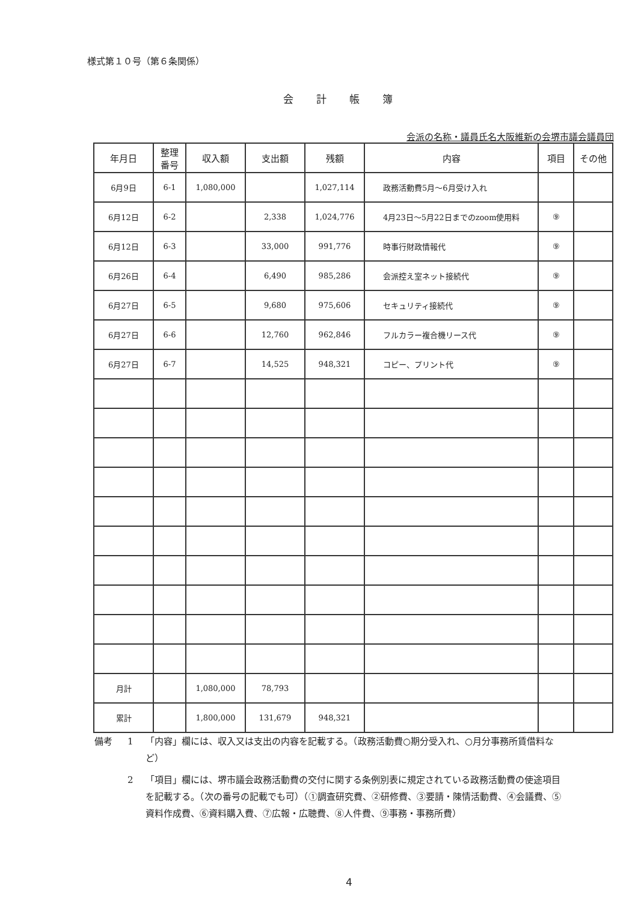様式第１０号（第６条関係）
会計帳簿
会派の名称・議員氏名大阪維新の会堺市議会議員団
| 年月日 | 整理 番号 | 収入額 | 支出額 | 残額 | 内容 | 項目 | その他 |
| --- | --- | --- | --- | --- | --- | --- | --- |
| 6月9日 | 6-1 | 1,080,000 | | 1,027,114 | 政務活動費5月～6月受け入れ | | |
| 6月12日 | 6-2 | | 2,338 | 1,024,776 | 4月23日～5月22日までのzoom使用料 | ⑨ | |
| 6月12日 | 6-3 | | 33,000 | 991,776 | 時事行財政情報代 | ⑨ | |
| 6月26日 | 6-4 | | 6,490 | 985,286 | 会派控え室ネット接続代 | ⑨ | |
| 6月27日 | 6-5 | | 9,680 | 975,606 | セキュリティ接続代 | ⑨ | |
| 6月27日 | 6-6 | | 12,760 | 962,846 | フルカラー複合機リース代 | ⑨ | |
| 6月27日 | 6-7 | | 14,525 | 948,321 | コピー、プリント代 | ⑨ | |
| 月計 | | 1,080,000 | 78,793 | | | | |
| 累計 | | 1,800,000 | 131,679 | 948,321 | | | |
備考 1 「内容」欄には、収入又は支出の内容を記載する。（政務活動費○期分受入れ、○月分事務所賃借料など）
2 「項目」欄には、堺市議会政務活動費の交付に関する条例別表に規定されている政務活動費の使途項目を記載する。（次の番号の記載でも可）（①調査研究費、②研修費、③要請・陳情活動費、④会議費、⑤資料作成費、⑥資料購入費、⑦広報・広聴費、⑧人件費、⑨事務・事務所費）
4